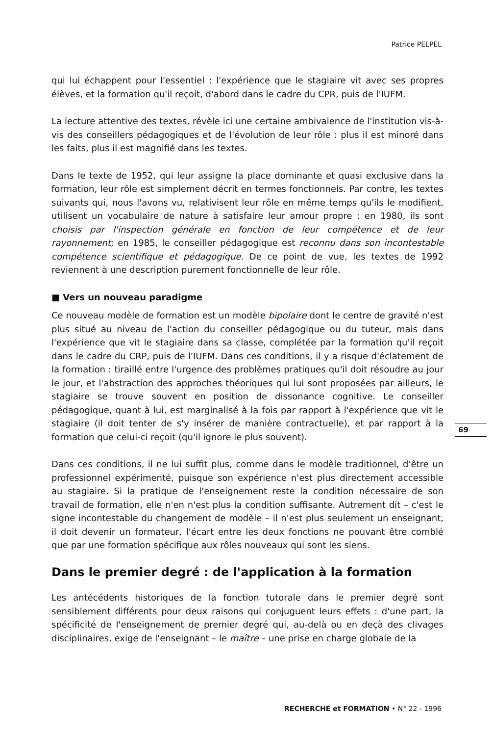Patrice PELPEL
qui lui échappent pour l'essentiel : l'expérience que le stagiaire vit avec ses propres élèves, et la formation qu'il reçoit, d'abord dans le cadre du CPR, puis de l'IUFM.
La lecture attentive des textes, révèle ici une certaine ambivalence de l'institution vis-à-vis des conseillers pédagogiques et de l'évolution de leur rôle : plus il est minoré dans les faits, plus il est magnifié dans les textes.
Dans le texte de 1952, qui leur assigne la place dominante et quasi exclusive dans la formation, leur rôle est simplement décrit en termes fonctionnels. Par contre, les textes suivants qui, nous l'avons vu, relativisent leur rôle en même temps qu'ils le modifient, utilisent un vocabulaire de nature à satisfaire leur amour propre : en 1980, ils sont choisis par l'inspection générale en fonction de leur compétence et de leur rayonnement; en 1985, le conseiller pédagogique est reconnu dans son incontestable compétence scientifique et pédagogique. De ce point de vue, les textes de 1992 reviennent à une description purement fonctionnelle de leur rôle.
■ Vers un nouveau paradigme
Ce nouveau modèle de formation est un modèle bipolaire dont le centre de gravité n'est plus situé au niveau de l'action du conseiller pédagogique ou du tuteur, mais dans l'expérience que vit le stagiaire dans sa classe, complétée par la formation qu'il reçoit dans le cadre du CRP, puis de l'IUFM. Dans ces conditions, il y a risque d'éclatement de la formation : tiraillé entre l'urgence des problèmes pratiques qu'il doit résoudre au jour le jour, et l'abstraction des approches théoriques qui lui sont proposées par ailleurs, le stagiaire se trouve souvent en position de dissonance cognitive. Le conseiller pédagogique, quant à lui, est marginalisé à la fois par rapport à l'expérience que vit le stagiaire (il doit tenter de s'y insérer de manière contractuelle), et par rapport à la formation que celui-ci reçoit (qu'il ignore le plus souvent).
Dans ces conditions, il ne lui suffit plus, comme dans le modèle traditionnel, d'être un professionnel expérimenté, puisque son expérience n'est plus directement accessible au stagiaire. Si la pratique de l'enseignement reste la condition nécessaire de son travail de formation, elle n'en n'est plus la condition suffisante. Autrement dit – c'est le signe incontestable du changement de modèle – il n'est plus seulement un enseignant, il doit devenir un formateur, l'écart entre les deux fonctions ne pouvant être comblé que par une formation spécifique aux rôles nouveaux qui sont les siens.
Dans le premier degré : de l'application à la formation
Les antécédents historiques de la fonction tutorale dans le premier degré sont sensiblement différents pour deux raisons qui conjuguent leurs effets : d'une part, la spécificité de l'enseignement de premier degré qui, au-delà ou en deçà des clivages disciplinaires, exige de l'enseignant – le maître – une prise en charge globale de la
69
RECHERCHE et FORMATION • N° 22 - 1996